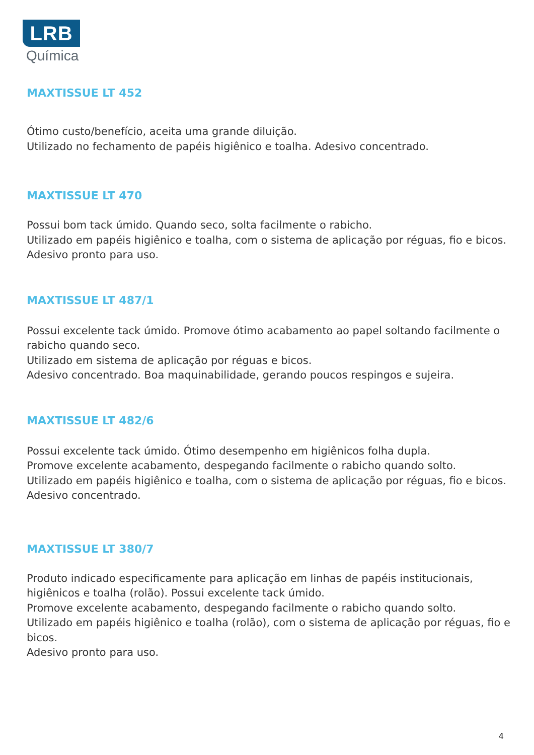LRB
Química
MAXTISSUE LT 452
Ótimo custo/benefício, aceita uma grande diluição.
Utilizado no fechamento de papéis higiênico e toalha. Adesivo concentrado.
MAXTISSUE LT 470
Possui bom tack úmido. Quando seco, solta facilmente o rabicho.
Utilizado em papéis higiênico e toalha, com o sistema de aplicação por réguas, fio e bicos. Adesivo pronto para uso.
MAXTISSUE LT 487/1
Possui excelente tack úmido. Promove ótimo acabamento ao papel soltando facilmente o rabicho quando seco.
Utilizado em sistema de aplicação por réguas e bicos.
Adesivo concentrado. Boa maquinabilidade, gerando poucos respingos e sujeira.
MAXTISSUE LT 482/6
Possui excelente tack úmido. Ótimo desempenho em higiênicos folha dupla.
Promove excelente acabamento, despegando facilmente o rabicho quando solto.
Utilizado em papéis higiênico e toalha, com o sistema de aplicação por réguas, fio e bicos.
Adesivo concentrado.
MAXTISSUE LT 380/7
Produto indicado especificamente para aplicação em linhas de papéis institucionais, higiênicos e toalha (rolão). Possui excelente tack úmido.
Promove excelente acabamento, despegando facilmente o rabicho quando solto.
Utilizado em papéis higiênico e toalha (rolão), com o sistema de aplicação por réguas, fio e bicos.
Adesivo pronto para uso.
4